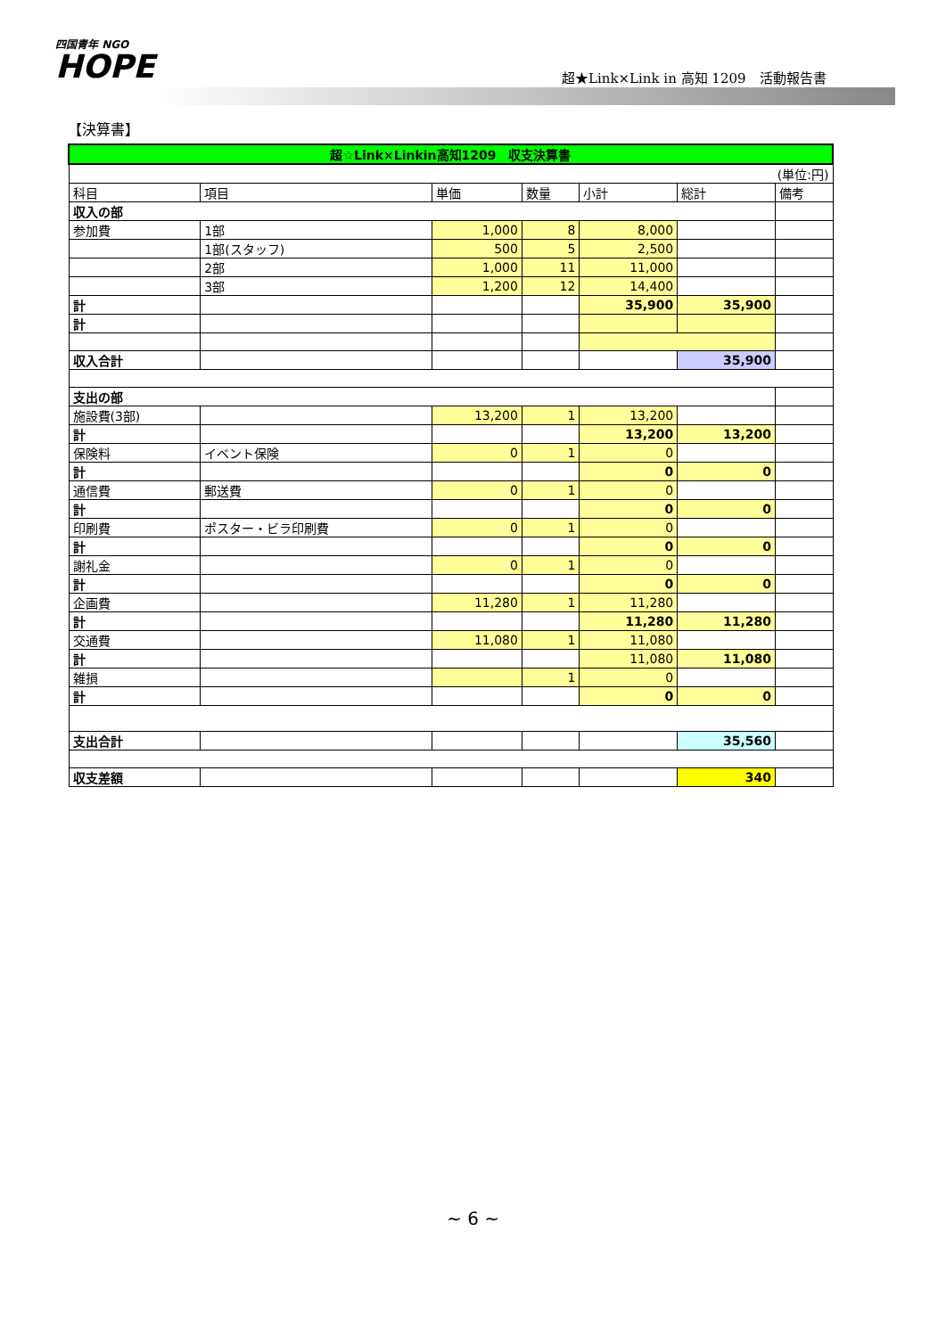四国青年 NGO
HOPE
超★Link×Link in 高知 1209　活動報告書
【決算書】
| 超☆Link×Linkin高知1209 収支決算書 | | | | | | |
| (単位:円) | | | | | | |
| 科目 | 項目 | 単価 | 数量 | 小計 | 総計 | 備考 |
| 収入の部 | | | | | | |
| 参加費 | 1部 | 1,000 | 8 | 8,000 | | |
| | 1部(スタッフ) | 500 | 5 | 2,500 | | |
| | 2部 | 1,000 | 11 | 11,000 | | |
| | 3部 | 1,200 | 12 | 14,400 | | |
| 計 | | | | 35,900 | 35,900 | |
| 計 | | | | | | |
| 収入合計 | | | | | 35,900 | |
| 支出の部 | | | | | | |
| 施設費(3部) | | 13,200 | 1 | 13,200 | | |
| 計 | | | | 13,200 | 13,200 | |
| 保険料 | イベント保険 | 0 | 1 | 0 | | |
| 計 | | | | 0 | 0 | |
| 通信費 | 郵送費 | 0 | 1 | 0 | | |
| 計 | | | | 0 | 0 | |
| 印刷費 | ポスター・ビラ印刷費 | 0 | 1 | 0 | | |
| 計 | | | | 0 | 0 | |
| 謝礼金 | | 0 | 1 | 0 | | |
| 計 | | | | 0 | 0 | |
| 企画費 | | 11,280 | 1 | 11,280 | | |
| 計 | | | | 11,280 | 11,280 | |
| 交通費 | | 11,080 | 1 | 11,080 | | |
| 計 | | | | 11,080 | 11,080 | |
| 雑損 | | | 1 | 0 | | |
| 計 | | | | 0 | 0 | |
| 支出合計 | | | | | 35,560 | |
| 収支差額 | | | | | 340 | |
~ 6 ~